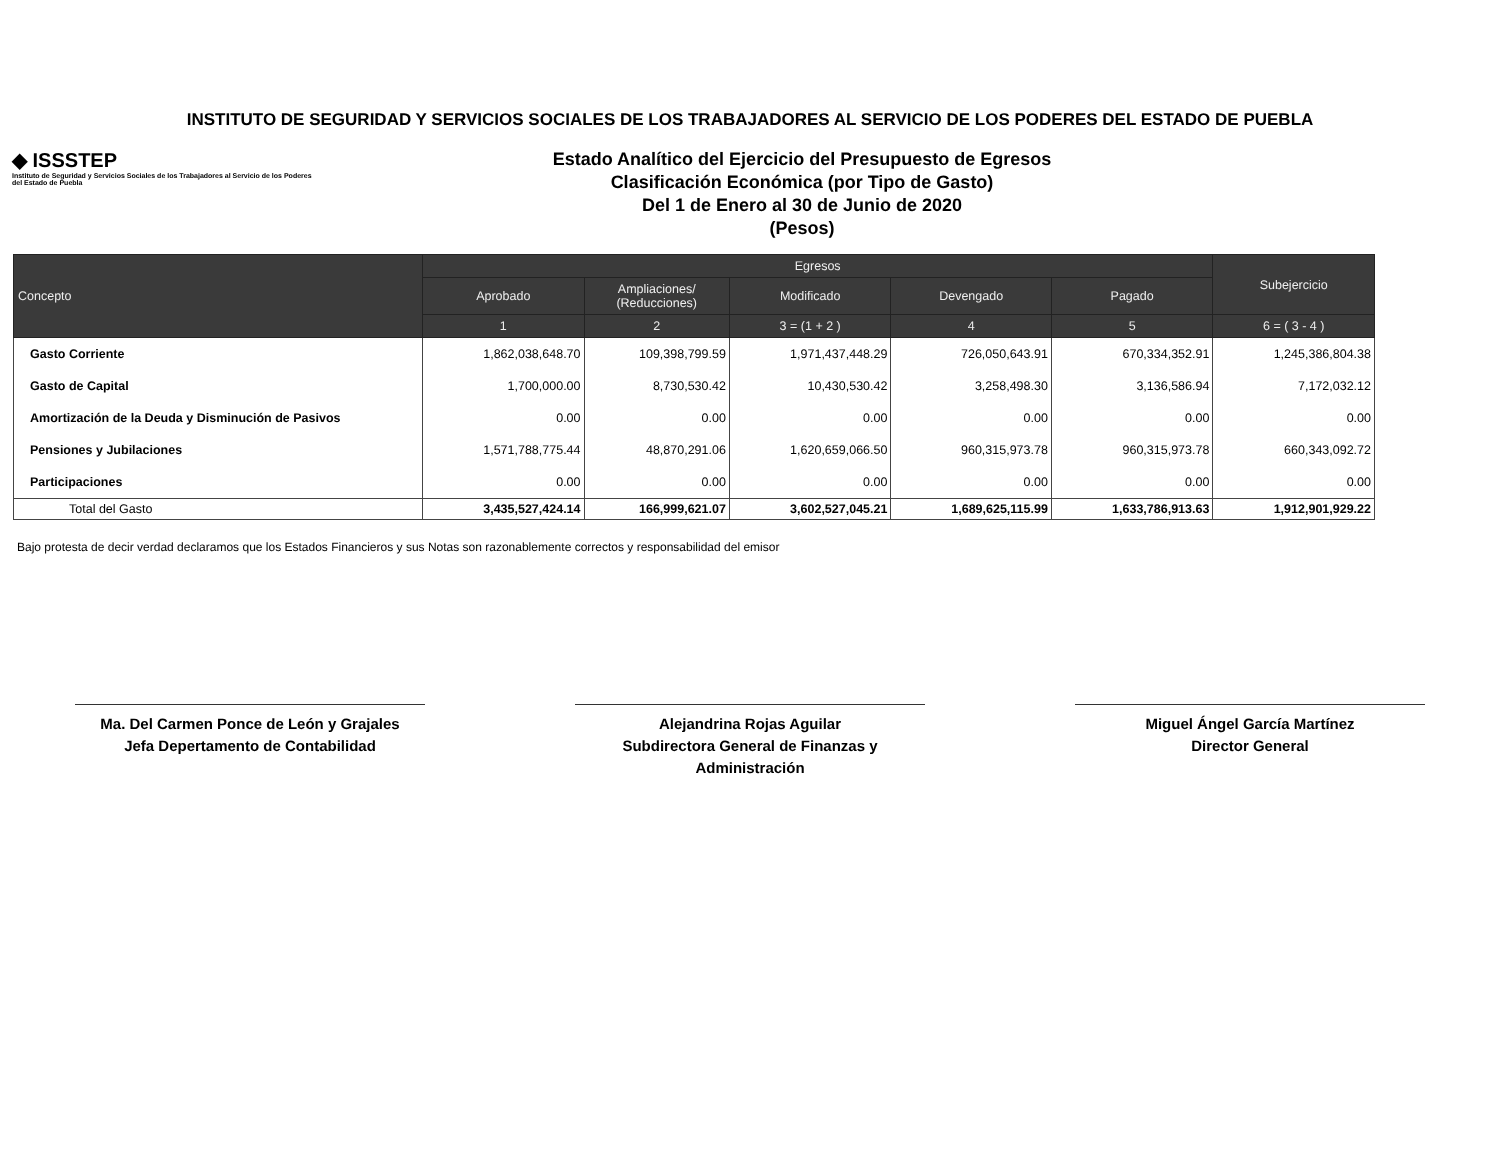INSTITUTO DE SEGURIDAD Y SERVICIOS SOCIALES DE LOS TRABAJADORES AL SERVICIO DE LOS PODERES DEL ESTADO DE PUEBLA
◆ ISSSTEP
Instituto de Seguridad y Servicios Sociales de los Trabajadores al Servicio de los Poderes del Estado de Puebla
Estado Analítico del Ejercicio del Presupuesto de Egresos
Clasificación Económica (por Tipo de Gasto)
Del 1 de Enero al 30 de Junio de 2020
(Pesos)
| Concepto | Egresos | | | | | Subejercicio |
| --- | --- | --- | --- | --- | --- | --- |
| | Aprobado | Ampliaciones/ (Reducciones) | Modificado | Devengado | Pagado | |
| | 1 | 2 | 3 = (1 + 2 ) | 4 | 5 | 6 = ( 3 - 4 ) |
| Gasto Corriente | 1,862,038,648.70 | 109,398,799.59 | 1,971,437,448.29 | 726,050,643.91 | 670,334,352.91 | 1,245,386,804.38 |
| Gasto de Capital | 1,700,000.00 | 8,730,530.42 | 10,430,530.42 | 3,258,498.30 | 3,136,586.94 | 7,172,032.12 |
| Amortización de la Deuda y Disminución de Pasivos | 0.00 | 0.00 | 0.00 | 0.00 | 0.00 | 0.00 |
| Pensiones y Jubilaciones | 1,571,788,775.44 | 48,870,291.06 | 1,620,659,066.50 | 960,315,973.78 | 960,315,973.78 | 660,343,092.72 |
| Participaciones | 0.00 | 0.00 | 0.00 | 0.00 | 0.00 | 0.00 |
| Total del Gasto | 3,435,527,424.14 | 166,999,621.07 | 3,602,527,045.21 | 1,689,625,115.99 | 1,633,786,913.63 | 1,912,901,929.22 |
Bajo protesta de decir verdad declaramos que los Estados Financieros y sus Notas son razonablemente correctos y responsabilidad del emisor
Ma. Del Carmen Ponce de León y Grajales
Jefa Depertamento de Contabilidad
Alejandrina Rojas Aguilar
Subdirectora General de Finanzas y Administración
Miguel Ángel García Martínez
Director General